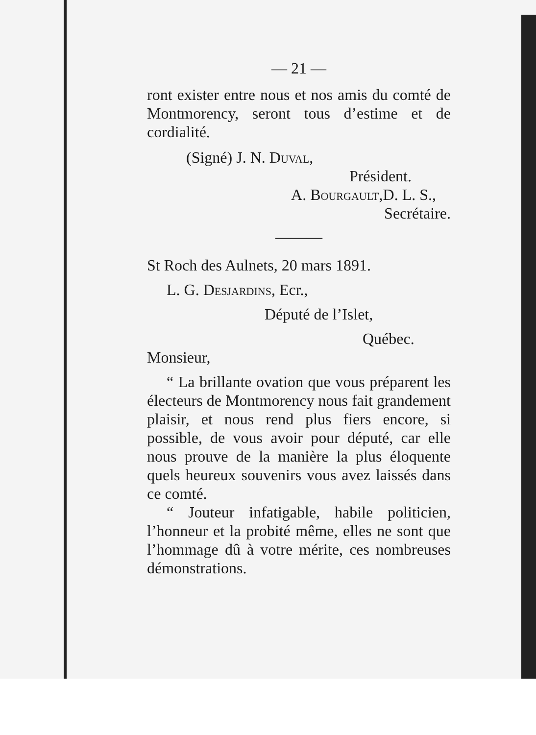— 21 —
ront exister entre nous et nos amis du comté de Montmorency, seront tous d’estime et de cordialité.
(Signé) J. N. Duval,
Président.
A. Bourgault,D. L. S.,
Secrétaire.
———
St Roch des Aulnets, 20 mars 1891.
L. G. Desjardins, Ecr.,
Député de l’Islet,
Québec.
Monsieur,
“ La brillante ovation que vous préparent les électeurs de Montmorency nous fait grandement plaisir, et nous rend plus fiers encore, si possible, de vous avoir pour député, car elle nous prouve de la manière la plus éloquente quels heureux souvenirs vous avez laissés dans ce comté.
“ Jouteur infatigable, habile politicien, l’honneur et la probité même, elles ne sont que l’hommage dû à votre mérite, ces nombreuses démonstrations.